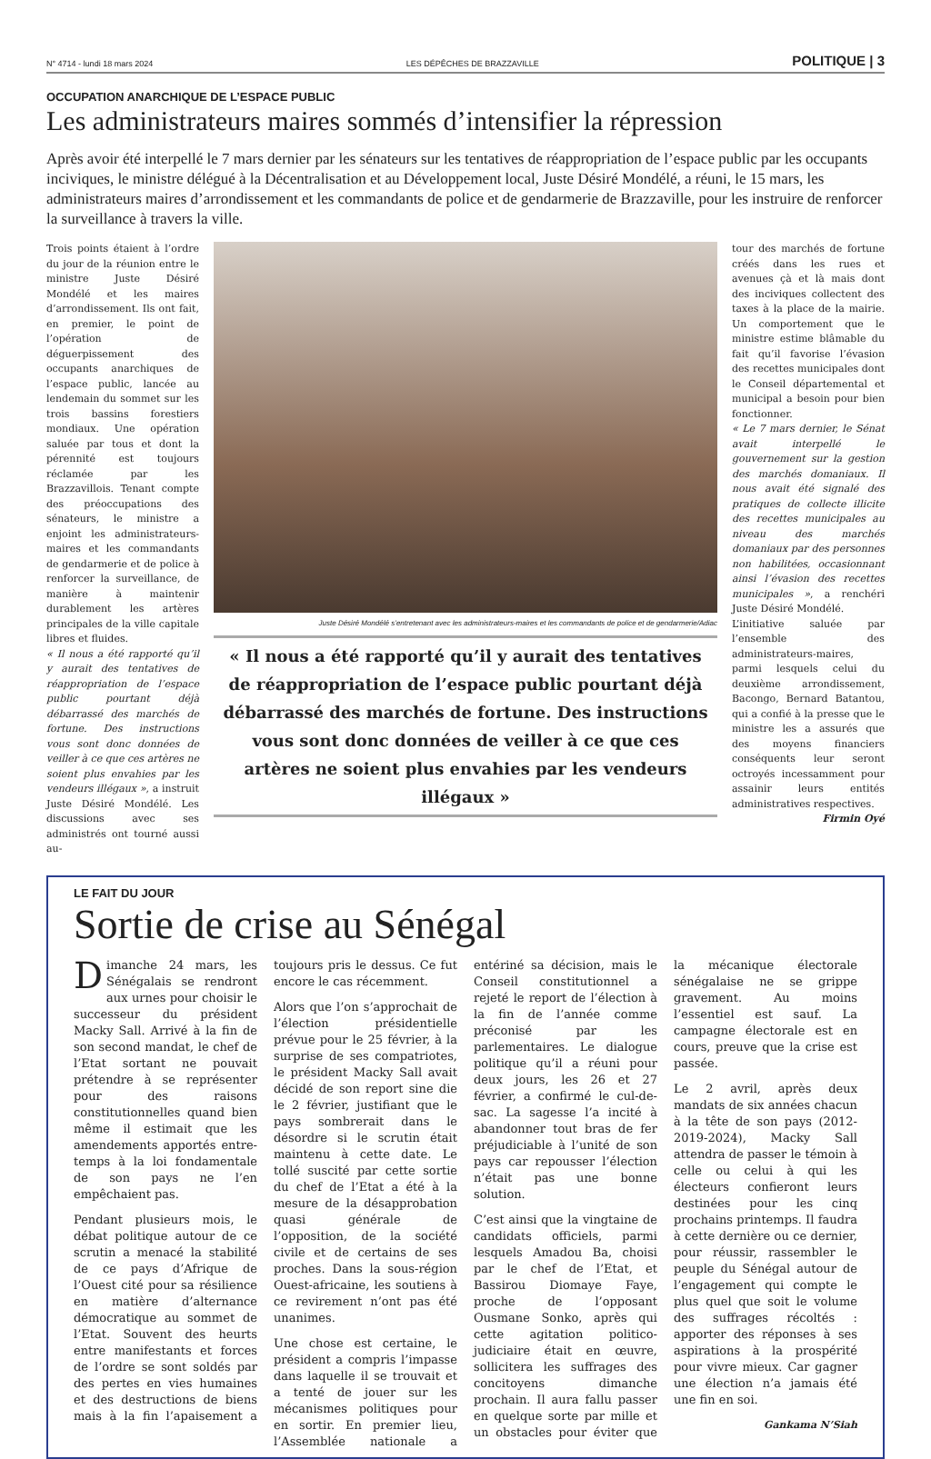N° 4714 - lundi 18 mars 2024 LES DÉPÊCHES DE BRAZZAVILLE POLITIQUE | 3
OCCUPATION ANARCHIQUE DE L’ESPACE PUBLIC
Les administrateurs maires sommés d’intensifier la répression
Après avoir été interpellé le 7 mars dernier par les sénateurs sur les tentatives de réappropriation de l’espace public par les occupants inciviques, le ministre délégué à la Décentralisation et au Développement local, Juste Désiré Mondélé, a réuni, le 15 mars, les administrateurs maires d’arrondissement et les commandants de police et de gendarmerie de Brazzaville, pour les instruire de renforcer la surveillance à travers la ville.
Trois points étaient à l’ordre du jour de la réunion entre le ministre Juste Désiré Mondélé et les maires d’arrondissement. Ils ont fait, en premier, le point de l’opération de déguerpissement des occupants anarchiques de l’espace public, lancée au lendemain du sommet sur les trois bassins forestiers mondiaux. Une opération saluée par tous et dont la pérennité est toujours réclamée par les Brazzavillois. Tenant compte des préoccupations des sénateurs, le ministre a enjoint les administrateurs-maires et les commandants de gendarmerie et de police à renforcer la surveillance, de manière à maintenir durablement les artères principales de la ville capitale libres et fluides.
« Il nous a été rapporté qu’il y aurait des tentatives de réappropriation de l’espace public pourtant déjà débarrassé des marchés de fortune. Des instructions vous sont donc données de veiller à ce que ces artères ne soient plus envahies par les vendeurs illégaux », a instruit Juste Désiré Mondélé. Les discussions avec ses administrés ont tourné aussi au-
Juste Désiré Mondélé s’entretenant avec les administrateurs-maires et les commandants de police et de gendarmerie/Adiac
« Il nous a été rapporté qu’il y aurait des tentatives de réappropriation de l’espace public pourtant déjà débarrassé des marchés de fortune. Des instructions vous sont donc données de veiller à ce que ces artères ne soient plus envahies par les vendeurs illégaux »
tour des marchés de fortune créés dans les rues et avenues çà et là mais dont des inciviques collectent des taxes à la place de la mairie. Un comportement que le ministre estime blâmable du fait qu’il favorise l’évasion des recettes municipales dont le Conseil départemental et municipal a besoin pour bien fonctionner.
« Le 7 mars dernier, le Sénat avait interpellé le gouvernement sur la gestion des marchés domaniaux. Il nous avait été signalé des pratiques de collecte illicite des recettes municipales au niveau des marchés domaniaux par des personnes non habilitées, occasionnant ainsi l’évasion des recettes municipales », a renchéri Juste Désiré Mondélé.
L’initiative saluée par l’ensemble des administrateurs-maires, parmi lesquels celui du deuxième arrondissement, Bacongo, Bernard Batantou, qui a confié à la presse que le ministre les a assurés que des moyens financiers conséquents leur seront octroyés incessamment pour assainir leurs entités administratives respectives.
Firmin Oyé
LE FAIT DU JOUR
Sortie de crise au Sénégal
Dimanche 24 mars, les Sénégalais se rendront aux urnes pour choisir le successeur du président Macky Sall. Arrivé à la fin de son second mandat, le chef de l’Etat sortant ne pouvait prétendre à se représenter pour des raisons constitutionnelles quand bien même il estimait que les amendements apportés entre-temps à la loi fondamentale de son pays ne l’en empêchaient pas.
Pendant plusieurs mois, le débat politique autour de ce scrutin a menacé la stabilité de ce pays d’Afrique de l’Ouest cité pour sa résilience en matière d’alternance démocratique au sommet de l’Etat. Souvent des heurts entre manifestants et forces de l’ordre se sont soldés par des pertes en vies humaines et des destructions de biens mais à la fin l’apaisement a toujours pris le dessus. Ce fut encore le cas récemment.
Alors que l’on s’approchait de l’élection présidentielle prévue pour le 25 février, à la surprise de ses compatriotes, le président Macky Sall avait décidé de son report sine die le 2 février, justifiant que le pays sombrerait dans le désordre si le scrutin était maintenu à cette date. Le tollé suscité par cette sortie du chef de l’Etat a été à la mesure de la désapprobation quasi générale de l’opposition, de la société civile et de certains de ses proches. Dans la sous-région Ouest-africaine, les soutiens à ce revirement n’ont pas été unanimes.
Une chose est certaine, le président a compris l’impasse dans laquelle il se trouvait et a tenté de jouer sur les mécanismes politiques pour en sortir. En premier lieu, l’Assemblée nationale a entériné sa décision, mais le Conseil constitutionnel a rejeté le report de l’élection à la fin de l’année comme préconisé par les parlementaires. Le dialogue politique qu’il a réuni pour deux jours, les 26 et 27 février, a confirmé le cul-de-sac. La sagesse l’a incité à abandonner tout bras de fer préjudiciable à l’unité de son pays car repousser l’élection n’était pas une bonne solution.
C’est ainsi que la vingtaine de candidats officiels, parmi lesquels Amadou Ba, choisi par le chef de l’Etat, et Bassirou Diomaye Faye, proche de l’opposant Ousmane Sonko, après qui cette agitation politico-judiciaire était en œuvre, sollicitera les suffrages des concitoyens dimanche prochain. Il aura fallu passer en quelque sorte par mille et un obstacles pour éviter que la mécanique électorale sénégalaise ne se grippe gravement. Au moins l’essentiel est sauf. La campagne électorale est en cours, preuve que la crise est passée.
Le 2 avril, après deux mandats de six années chacun à la tête de son pays (2012-2019-2024), Macky Sall attendra de passer le témoin à celle ou celui à qui les électeurs confieront leurs destinées pour les cinq prochains printemps. Il faudra à cette dernière ou ce dernier, pour réussir, rassembler le peuple du Sénégal autour de l’engagement qui compte le plus quel que soit le volume des suffrages récoltés : apporter des réponses à ses aspirations à la prospérité pour vivre mieux. Car gagner une élection n’a jamais été une fin en soi.
Gankama N’Siah